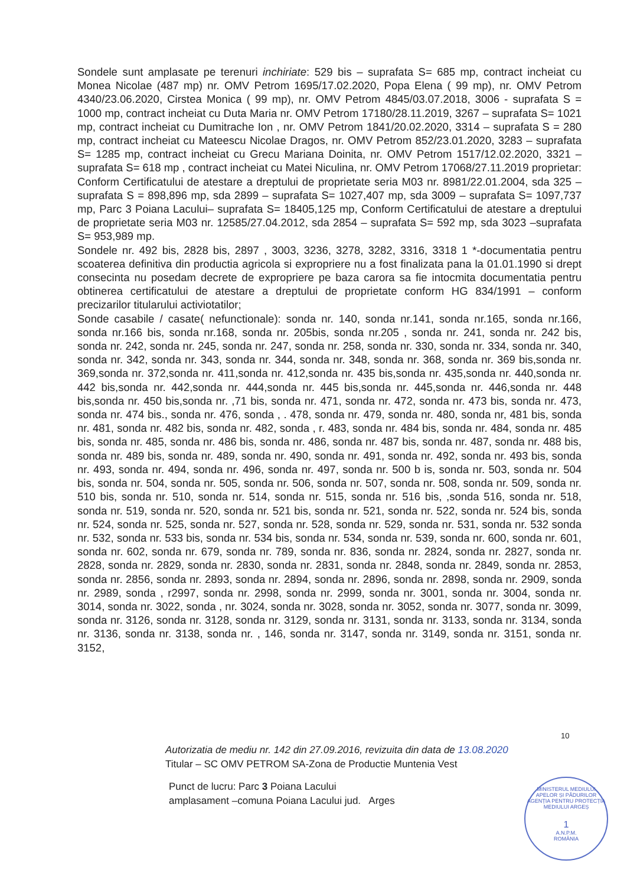Sondele sunt amplasate pe terenuri inchiriate: 529 bis – suprafata S= 685 mp, contract incheiat cu Monea Nicolae (487 mp) nr. OMV Petrom 1695/17.02.2020, Popa Elena ( 99 mp), nr. OMV Petrom 4340/23.06.2020, Cirstea Monica ( 99 mp), nr. OMV Petrom 4845/03.07.2018, 3006 - suprafata S = 1000 mp, contract incheiat cu Duta Maria nr. OMV Petrom 17180/28.11.2019, 3267 – suprafata S= 1021 mp, contract incheiat cu Dumitrache Ion , nr. OMV Petrom 1841/20.02.2020, 3314 – suprafata S = 280 mp, contract incheiat cu Mateescu Nicolae Dragos, nr. OMV Petrom 852/23.01.2020, 3283 – suprafata S= 1285 mp, contract incheiat cu Grecu Mariana Doinita, nr. OMV Petrom 1517/12.02.2020, 3321 – suprafata S= 618 mp , contract incheiat cu Matei Niculina, nr. OMV Petrom 17068/27.11.2019 proprietar: Conform Certificatului de atestare a dreptului de proprietate seria M03 nr. 8981/22.01.2004, sda 325 – suprafata S = 898,896 mp, sda 2899 – suprafata S= 1027,407 mp, sda 3009 – suprafata S= 1097,737 mp, Parc 3 Poiana Lacului– suprafata S= 18405,125 mp, Conform Certificatului de atestare a dreptului de proprietate seria M03 nr. 12585/27.04.2012, sda 2854 – suprafata S= 592 mp, sda 3023 –suprafata S= 953,989 mp.
Sondele nr. 492 bis, 2828 bis, 2897 , 3003, 3236, 3278, 3282, 3316, 3318 1 *-documentatia pentru scoaterea definitiva din productia agricola si expropriere nu a fost finalizata pana la 01.01.1990 si drept consecinta nu posedam decrete de expropriere pe baza carora sa fie intocmita documentatia pentru obtinerea certificatului de atestare a dreptului de proprietate conform HG 834/1991 – conform precizarilor titularului activiotatilor;
Sonde casabile / casate( nefunctionale): sonda nr. 140, sonda nr.141, sonda nr.165, sonda nr.166, sonda nr.166 bis, sonda nr.168, sonda nr. 205bis, sonda nr.205 , sonda nr. 241, sonda nr. 242 bis, sonda nr. 242, sonda nr. 245, sonda nr. 247, sonda nr. 258, sonda nr. 330, sonda nr. 334, sonda nr. 340, sonda nr. 342, sonda nr. 343, sonda nr. 344, sonda nr. 348, sonda nr. 368, sonda nr. 369 bis,sonda nr. 369,sonda nr. 372,sonda nr. 411,sonda nr. 412,sonda nr. 435 bis,sonda nr. 435,sonda nr. 440,sonda nr. 442 bis,sonda nr. 442,sonda nr. 444,sonda nr. 445 bis,sonda nr. 445,sonda nr. 446,sonda nr. 448 bis,sonda nr. 450 bis,sonda nr. ,71 bis, sonda nr. 471, sonda nr. 472, sonda nr. 473 bis, sonda nr. 473, sonda nr. 474 bis., sonda nr. 476, sonda , . 478, sonda nr. 479, sonda nr. 480, sonda nr, 481 bis, sonda nr. 481, sonda nr. 482 bis, sonda nr. 482, sonda , r. 483, sonda nr. 484 bis, sonda nr. 484, sonda nr. 485 bis, sonda nr. 485, sonda nr. 486 bis, sonda nr. 486, sonda nr. 487 bis, sonda nr. 487, sonda nr. 488 bis, sonda nr. 489 bis, sonda nr. 489, sonda nr. 490, sonda nr. 491, sonda nr. 492, sonda nr. 493 bis, sonda nr. 493, sonda nr. 494, sonda nr. 496, sonda nr. 497, sonda nr. 500 b is, sonda nr. 503, sonda nr. 504 bis, sonda nr. 504, sonda nr. 505, sonda nr. 506, sonda nr. 507, sonda nr. 508, sonda nr. 509, sonda nr. 510 bis, sonda nr. 510, sonda nr. 514, sonda nr. 515, sonda nr. 516 bis, ,sonda 516, sonda nr. 518, sonda nr. 519, sonda nr. 520, sonda nr. 521 bis, sonda nr. 521, sonda nr. 522, sonda nr. 524 bis, sonda nr. 524, sonda nr. 525, sonda nr. 527, sonda nr. 528, sonda nr. 529, sonda nr. 531, sonda nr. 532 sonda nr. 532, sonda nr. 533 bis, sonda nr. 534 bis, sonda nr. 534, sonda nr. 539, sonda nr. 600, sonda nr. 601, sonda nr. 602, sonda nr. 679, sonda nr. 789, sonda nr. 836, sonda nr. 2824, sonda nr. 2827, sonda nr. 2828, sonda nr. 2829, sonda nr. 2830, sonda nr. 2831, sonda nr. 2848, sonda nr. 2849, sonda nr. 2853, sonda nr. 2856, sonda nr. 2893, sonda nr. 2894, sonda nr. 2896, sonda nr. 2898, sonda nr. 2909, sonda nr. 2989, sonda , r2997, sonda nr. 2998, sonda nr. 2999, sonda nr. 3001, sonda nr. 3004, sonda nr. 3014, sonda nr. 3022, sonda , nr. 3024, sonda nr. 3028, sonda nr. 3052, sonda nr. 3077, sonda nr. 3099, sonda nr. 3126, sonda nr. 3128, sonda nr. 3129, sonda nr. 3131, sonda nr. 3133, sonda nr. 3134, sonda nr. 3136, sonda nr. 3138, sonda nr. , 146, sonda nr. 3147, sonda nr. 3149, sonda nr. 3151, sonda nr. 3152,
10
Autorizatia de mediu nr. 142 din 27.09.2016, revizuita din data de 13.08.2020
Titular – SC OMV PETROM SA-Zona de Productie Muntenia Vest
Punct de lucru: Parc 3 Poiana Lacului
amplasament –comuna Poiana Lacului jud. Arges
MINISTERUL MEDIULUI APELOR ȘI PĂDURILOR
AGENȚIA PENTRU PROTECȚIA MEDIULUI ARGEȘ
1
A.N.P.M.
ROMÂNIA